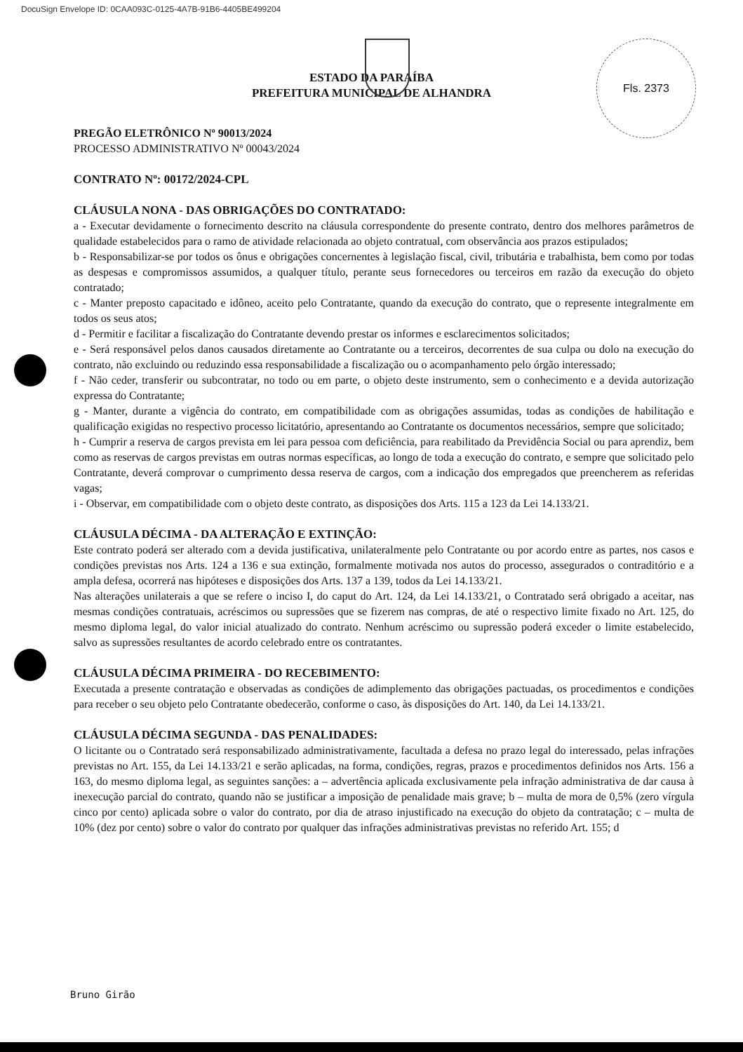DocuSign Envelope ID: 0CAA093C-0125-4A7B-91B6-4405BE499204
Fls. 2373
ESTADO DA PARAÍBA
PREFEITURA MUNICIPAL DE ALHANDRA
PREGÃO ELETRÔNICO Nº 90013/2024
PROCESSO ADMINISTRATIVO Nº 00043/2024
CONTRATO Nº: 00172/2024-CPL
CLÁUSULA NONA - DAS OBRIGAÇÕES DO CONTRATADO:
a - Executar devidamente o fornecimento descrito na cláusula correspondente do presente contrato, dentro dos melhores parâmetros de qualidade estabelecidos para o ramo de atividade relacionada ao objeto contratual, com observância aos prazos estipulados;
b - Responsabilizar-se por todos os ônus e obrigações concernentes à legislação fiscal, civil, tributária e trabalhista, bem como por todas as despesas e compromissos assumidos, a qualquer título, perante seus fornecedores ou terceiros em razão da execução do objeto contratado;
c - Manter preposto capacitado e idôneo, aceito pelo Contratante, quando da execução do contrato, que o represente integralmente em todos os seus atos;
d - Permitir e facilitar a fiscalização do Contratante devendo prestar os informes e esclarecimentos solicitados;
e - Será responsável pelos danos causados diretamente ao Contratante ou a terceiros, decorrentes de sua culpa ou dolo na execução do contrato, não excluindo ou reduzindo essa responsabilidade a fiscalização ou o acompanhamento pelo órgão interessado;
f - Não ceder, transferir ou subcontratar, no todo ou em parte, o objeto deste instrumento, sem o conhecimento e a devida autorização expressa do Contratante;
g - Manter, durante a vigência do contrato, em compatibilidade com as obrigações assumidas, todas as condições de habilitação e qualificação exigidas no respectivo processo licitatório, apresentando ao Contratante os documentos necessários, sempre que solicitado;
h - Cumprir a reserva de cargos prevista em lei para pessoa com deficiência, para reabilitado da Previdência Social ou para aprendiz, bem como as reservas de cargos previstas em outras normas específicas, ao longo de toda a execução do contrato, e sempre que solicitado pelo Contratante, deverá comprovar o cumprimento dessa reserva de cargos, com a indicação dos empregados que preencherem as referidas vagas;
i - Observar, em compatibilidade com o objeto deste contrato, as disposições dos Arts. 115 a 123 da Lei 14.133/21.
CLÁUSULA DÉCIMA - DA ALTERAÇÃO E EXTINÇÃO:
Este contrato poderá ser alterado com a devida justificativa, unilateralmente pelo Contratante ou por acordo entre as partes, nos casos e condições previstas nos Arts. 124 a 136 e sua extinção, formalmente motivada nos autos do processo, assegurados o contraditório e a ampla defesa, ocorrerá nas hipóteses e disposições dos Arts. 137 a 139, todos da Lei 14.133/21.
Nas alterações unilaterais a que se refere o inciso I, do caput do Art. 124, da Lei 14.133/21, o Contratado será obrigado a aceitar, nas mesmas condições contratuais, acréscimos ou supressões que se fizerem nas compras, de até o respectivo limite fixado no Art. 125, do mesmo diploma legal, do valor inicial atualizado do contrato. Nenhum acréscimo ou supressão poderá exceder o limite estabelecido, salvo as supressões resultantes de acordo celebrado entre os contratantes.
CLÁUSULA DÉCIMA PRIMEIRA - DO RECEBIMENTO:
Executada a presente contratação e observadas as condições de adimplemento das obrigações pactuadas, os procedimentos e condições para receber o seu objeto pelo Contratante obedecerão, conforme o caso, às disposições do Art. 140, da Lei 14.133/21.
CLÁUSULA DÉCIMA SEGUNDA - DAS PENALIDADES:
O licitante ou o Contratado será responsabilizado administrativamente, facultada a defesa no prazo legal do interessado, pelas infrações previstas no Art. 155, da Lei 14.133/21 e serão aplicadas, na forma, condições, regras, prazos e procedimentos definidos nos Arts. 156 a 163, do mesmo diploma legal, as seguintes sanções: a – advertência aplicada exclusivamente pela infração administrativa de dar causa à inexecução parcial do contrato, quando não se justificar a imposição de penalidade mais grave; b – multa de mora de 0,5% (zero vírgula cinco por cento) aplicada sobre o valor do contrato, por dia de atraso injustificado na execução do objeto da contratação; c – multa de 10% (dez por cento) sobre o valor do contrato por qualquer das infrações administrativas previstas no referido Art. 155; d
Bruno Girão